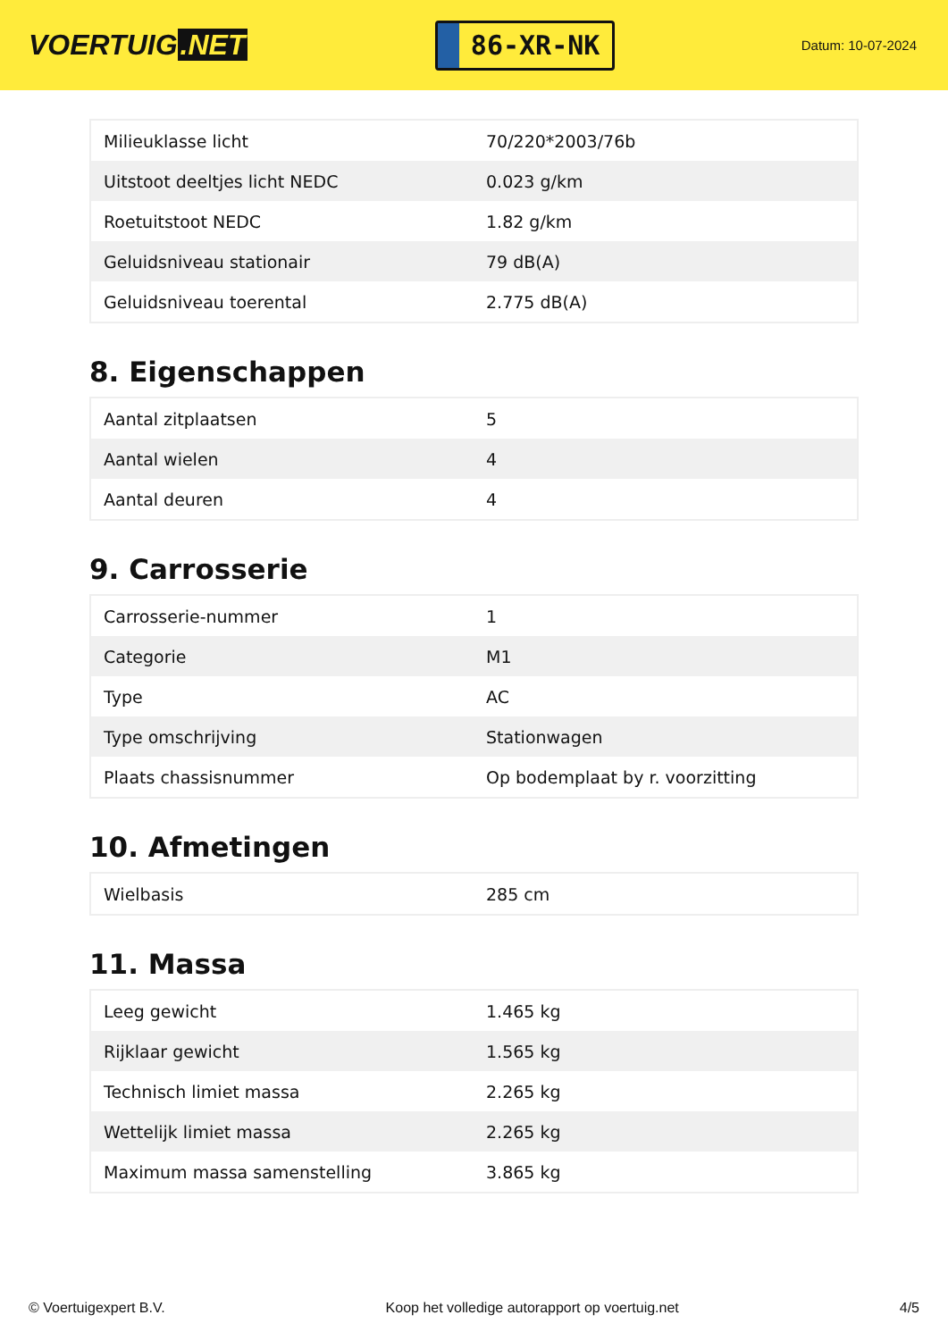VOERTUIG.NET
86-XR-NK
Datum: 10-07-2024
| Milieuklasse licht | 70/220*2003/76b |
| Uitstoot deeltjes licht NEDC | 0.023 g/km |
| Roetuitstoot NEDC | 1.82 g/km |
| Geluidsniveau stationair | 79 dB(A) |
| Geluidsniveau toerental | 2.775 dB(A) |
8. Eigenschappen
| Aantal zitplaatsen | 5 |
| Aantal wielen | 4 |
| Aantal deuren | 4 |
9. Carrosserie
| Carrosserie-nummer | 1 |
| Categorie | M1 |
| Type | AC |
| Type omschrijving | Stationwagen |
| Plaats chassisnummer | Op bodemplaat by r. voorzitting |
10. Afmetingen
| Wielbasis | 285 cm |
11. Massa
| Leeg gewicht | 1.465 kg |
| Rijklaar gewicht | 1.565 kg |
| Technisch limiet massa | 2.265 kg |
| Wettelijk limiet massa | 2.265 kg |
| Maximum massa samenstelling | 3.865 kg |
© Voertuigexpert B.V. Koop het volledige autorapport op voertuig.net 4/5